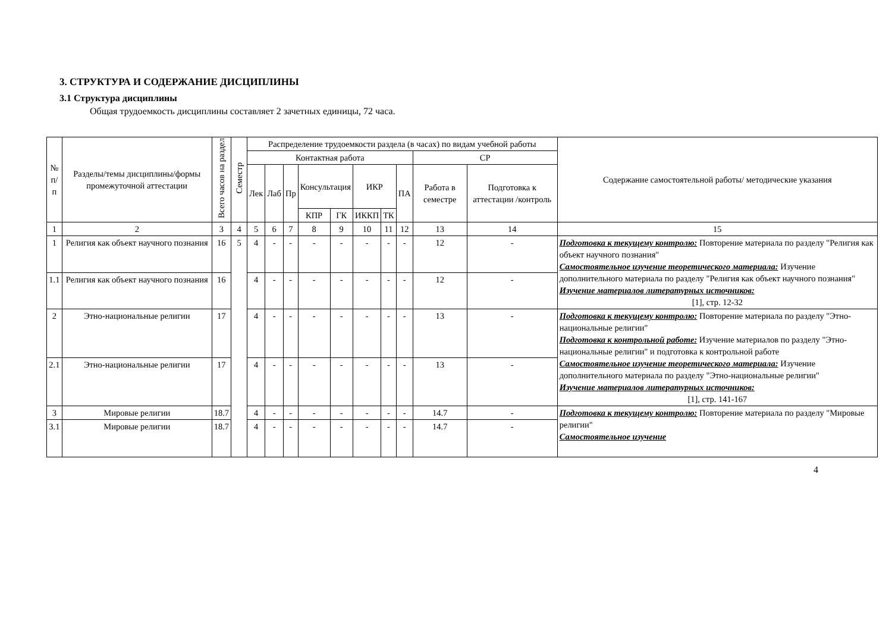3. СТРУКТУРА И СОДЕРЖАНИЕ ДИСЦИПЛИНЫ
3.1 Структура дисциплины
Общая трудоемкость дисциплины составляет 2 зачетных единицы, 72 часа.
| № п/п | Разделы/темы дисциплины/формы промежуточной аттестации | Всего часов на раздел | Семестр | Распределение трудоемкости раздела (в часах) по видам учебной работы | | | | | | | | | | Содержание самостоятельной работы/ методические указания |
| --- | --- | --- | --- | --- | --- | --- | --- | --- | --- | --- | --- | --- | --- | --- |
| | | | | Контактная работа | | | | | | | | СР | | |
| | | | | Лек | Лаб | Пр | Консультация | | ИКР | | ПА | Работа в семестре | Подготовка к аттестации /контроль | |
| | | | | | | | КПР | ГК | ИККП | ТК | | | | |
| 1 | 2 | 3 | 4 | 5 | 6 | 7 | 8 | 9 | 10 | 11 | 12 | 13 | 14 | 15 |
| 1 | Религия как объект научного познания | 16 | 5 | 4 | - | - | - | - | - | - | - | 12 | - | Подготовка к текущему контролю: Повторение материала по разделу "Религия как объект научного познания" Самостоятельное изучение теоретического материала: Изучение дополнительного материала по разделу "Религия как объект научного познания" Изучение материалов литературных источников: [1], стр. 12-32 |
| 1.1 | Религия как объект научного познания | 16 | | 4 | - | - | - | - | - | - | - | 12 | - | |
| 2 | Этно-национальные религии | 17 | | 4 | - | - | - | - | - | - | - | 13 | - | Подготовка к текущему контролю: Повторение материала по разделу "Этно-национальные религии" Подготовка к контрольной работе: Изучение материалов по разделу "Этно-национальные религии" и подготовка к контрольной работе Самостоятельное изучение теоретического материала: Изучение дополнительного материала по разделу "Этно-национальные религии" Изучение материалов литературных источников: [1], стр. 141-167 |
| 2.1 | Этно-национальные религии | 17 | | 4 | - | - | - | - | - | - | - | 13 | - | |
| 3 | Мировые религии | 18.7 | | 4 | - | - | - | - | - | - | - | 14.7 | - | Подготовка к текущему контролю: Повторение материала по разделу "Мировые религии" Самостоятельное изучение |
| 3.1 | Мировые религии | 18.7 | | 4 | - | - | - | - | - | - | - | 14.7 | - | |
4